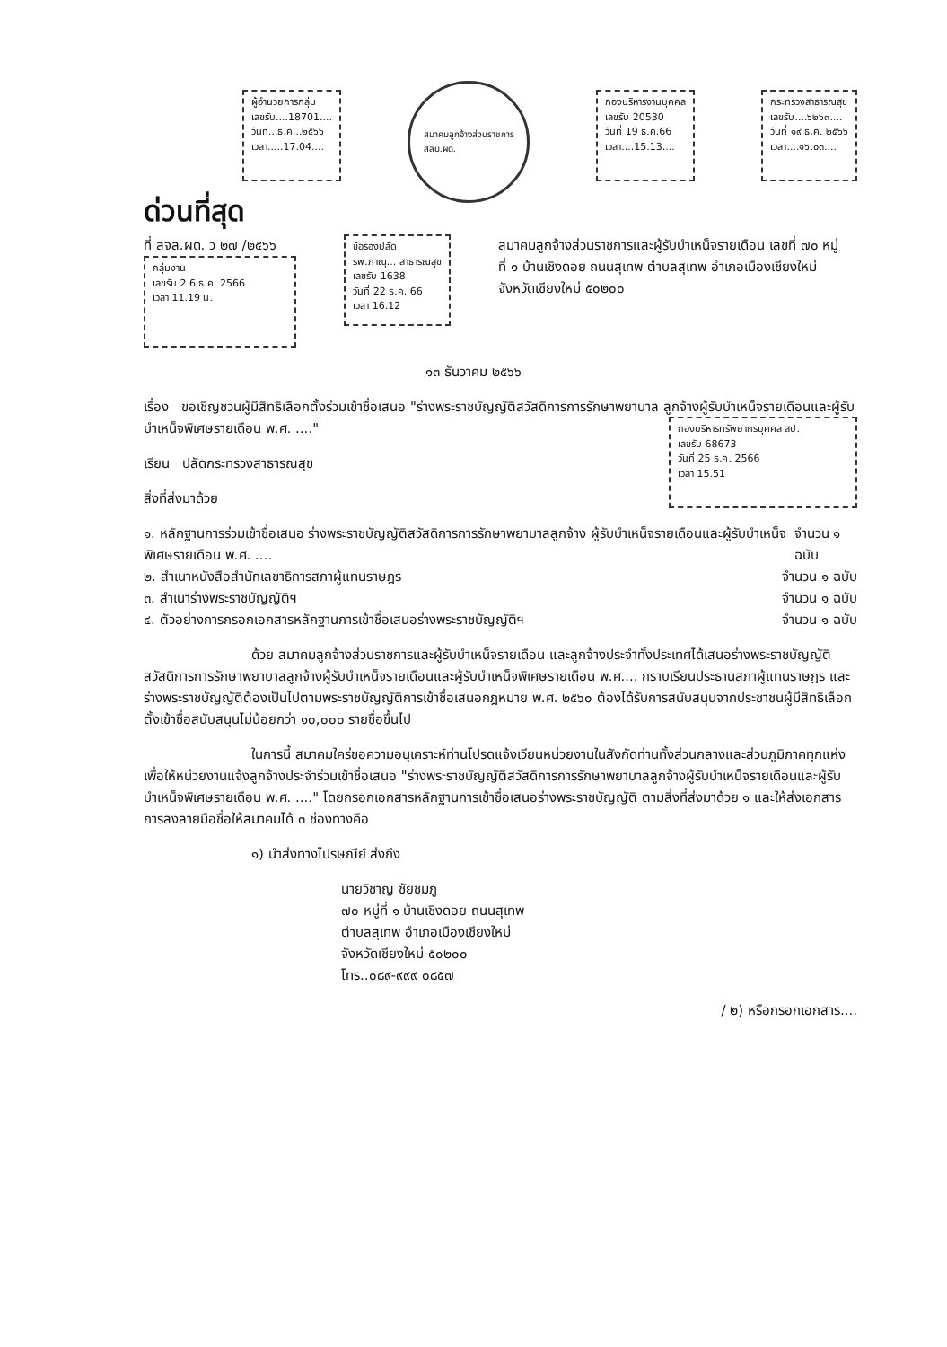ผู้อำนวยการกลุ่ม
เลขรับ....18701....
วันที่...ธ.ค...๒๕๖๖
เวลา.....17.04....
สมาคมลูกจ้างส่วนราชการ
สลบ.ผด.
กองบริหารงานบุคคล
เลขรับ 20530
วันที่ 19 ธ.ค.66
เวลา....15.13....
กระทรวงสาธารณสุข
เลขรับ....๖๒๖๓....
วันที่ ๑๙ ธ.ค. ๒๕๖๖
เวลา....๑๖.๐๓....
ด่วนที่สุด
ที่ สจล.ผด. ว ๒๗ /๒๕๖๖
กลุ่มงาน
เลขรับ 2 6 ธ.ค. 2566
เวลา 11.19 น.
ข้อรองปลัด
รพ.ภาณุ... สาธารณสุข
เลขรับ 1638
วันที่ 22 ธ.ค. 66
เวลา 16.12
สมาคมลูกจ้างส่วนราชการและผู้รับบำเหน็จรายเดือน เลขที่ ๗๐ หมู่ที่ ๑ บ้านเชิงดอย ถนนสุเทพ ตำบลสุเทพ อำเภอเมืองเชียงใหม่ จังหวัดเชียงใหม่ ๕๐๒๐๐
๑๓ ธันวาคม ๒๕๖๖
เรื่อง ขอเชิญชวนผู้มีสิทธิเลือกตั้งร่วมเข้าชื่อเสนอ "ร่างพระราชบัญญัติสวัสดิการการรักษาพยาบาล ลูกจ้างผู้รับบำเหน็จรายเดือนและผู้รับบำเหน็จพิเศษรายเดือน พ.ศ. ...."
กองบริหารทรัพยากรบุคคล สป.
เลขรับ 68673
วันที่ 25 ธ.ค. 2566
เวลา 15.51
เรียน ปลัดกระทรวงสาธารณสุข
สิ่งที่ส่งมาด้วย
๑. หลักฐานการร่วมเข้าชื่อเสนอ ร่างพระราชบัญญัติสวัสดิการการรักษาพยาบาลลูกจ้าง ผู้รับบำเหน็จรายเดือนและผู้รับบำเหน็จพิเศษรายเดือน พ.ศ. .... จำนวน ๑ ฉบับ
๒. สำเนาหนังสือสำนักเลขาธิการสภาผู้แทนราษฎร จำนวน ๑ ฉบับ
๓. สำเนาร่างพระราชบัญญัติฯ จำนวน ๑ ฉบับ
๔. ตัวอย่างการกรอกเอกสารหลักฐานการเข้าชื่อเสนอร่างพระราชบัญญัติฯ จำนวน ๑ ฉบับ
ด้วย สมาคมลูกจ้างส่วนราชการและผู้รับบำเหน็จรายเดือน และลูกจ้างประจำทั้งประเทศได้เสนอร่างพระราชบัญญัติสวัสดิการการรักษาพยาบาลลูกจ้างผู้รับบำเหน็จรายเดือนและผู้รับบำเหน็จพิเศษรายเดือน พ.ศ.... กราบเรียนประธานสภาผู้แทนราษฎร และร่างพระราชบัญญัติต้องเป็นไปตามพระราชบัญญัติการเข้าชื่อเสนอกฎหมาย พ.ศ. ๒๕๖๐ ต้องได้รับการสนับสนุนจากประชาชนผู้มีสิทธิเลือกตั้งเข้าชื่อสนับสนุนไม่น้อยกว่า ๑๐,๐๐๐ รายชื่อขึ้นไป
ในการนี้ สมาคมใคร่ขอความอนุเคราะห์ท่านโปรดแจ้งเวียนหน่วยงานในสังกัดท่านทั้งส่วนกลางและส่วนภูมิภาคทุกแห่งเพื่อให้หน่วยงานแจ้งลูกจ้างประจำร่วมเข้าชื่อเสนอ "ร่างพระราชบัญญัติสวัสดิการการรักษาพยาบาลลูกจ้างผู้รับบำเหน็จรายเดือนและผู้รับบำเหน็จพิเศษรายเดือน พ.ศ. ...." โดยกรอกเอกสารหลักฐานการเข้าชื่อเสนอร่างพระราชบัญญัติ ตามสิ่งที่ส่งมาด้วย ๑ และให้ส่งเอกสารการลงลายมือชื่อให้สมาคมได้ ๓ ช่องทางคือ
๑) นำส่งทางไปรษณีย์ ส่งถึง
นายวิชาญ ชัยชมภู
๗๐ หมู่ที่ ๑ บ้านเชิงดอย ถนนสุเทพ
ตำบลสุเทพ อำเภอเมืองเชียงใหม่
จังหวัดเชียงใหม่ ๕๐๒๐๐
โทร..๐๘๙-๙๙๙ ๐๘๕๗
/ ๒) หรือกรอกเอกสาร....